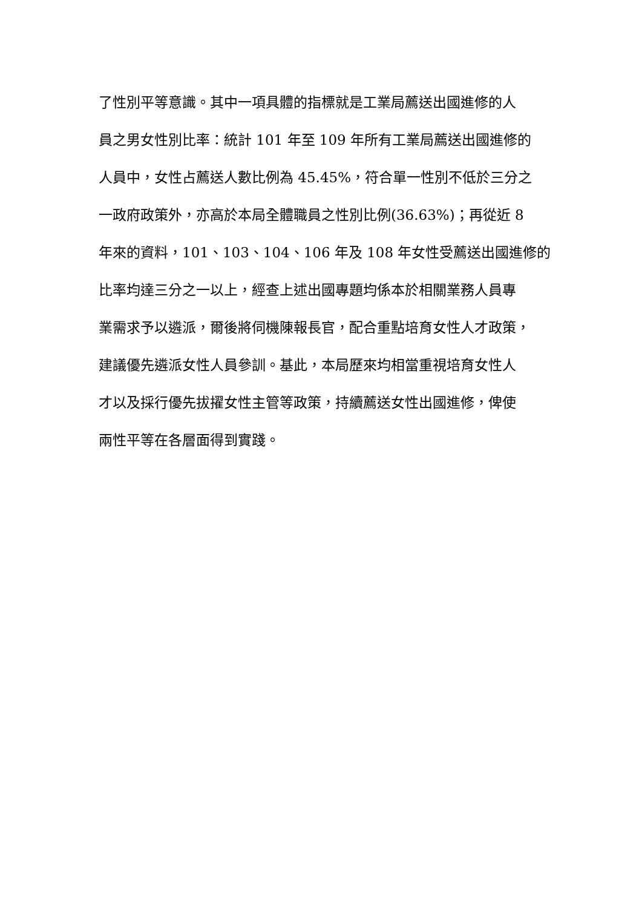了性別平等意識。其中一項具體的指標就是工業局薦送出國進修的人
員之男女性別比率：統計 101 年至 109 年所有工業局薦送出國進修的
人員中，女性占薦送人數比例為 45.45%，符合單一性別不低於三分之
一政府政策外，亦高於本局全體職員之性別比例(36.63%)；再從近 8
年來的資料，101、103、104、106 年及 108 年女性受薦送出國進修的
比率均達三分之一以上，經查上述出國專題均係本於相關業務人員專
業需求予以遴派，爾後將伺機陳報長官，配合重點培育女性人才政策，
建議優先遴派女性人員參訓。基此，本局歷來均相當重視培育女性人
才以及採行優先拔擢女性主管等政策，持續薦送女性出國進修，俾使
兩性平等在各層面得到實踐。